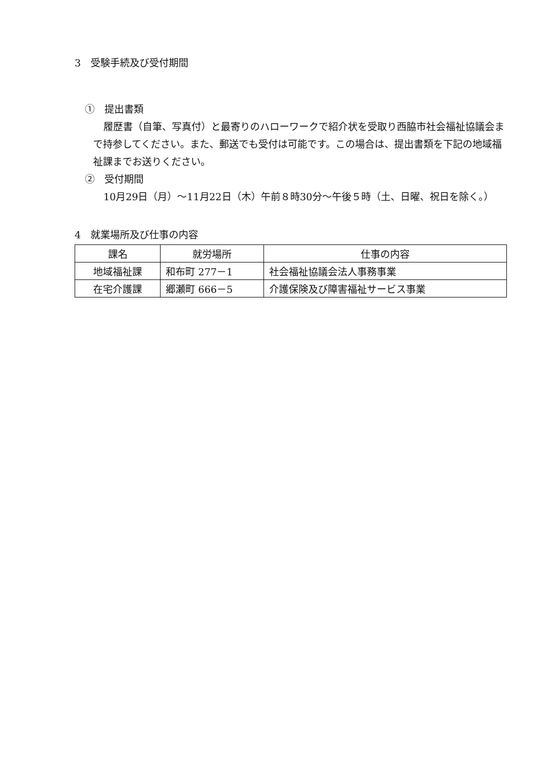3　受験手続及び受付期間
①　提出書類
履歴書（自筆、写真付）と最寄りのハローワークで紹介状を受取り西脇市社会福祉協議会まで持参してください。また、郵送でも受付は可能です。この場合は、提出書類を下記の地域福祉課までお送りください。
②　受付期間
10月29日（月）～11月22日（木）午前８時30分～午後５時（土、日曜、祝日を除く。）
4　就業場所及び仕事の内容
| 課名 | 就労場所 | 仕事の内容 |
| --- | --- | --- |
| 地域福祉課 | 和布町 277－1 | 社会福祉協議会法人事務事業 |
| 在宅介護課 | 郷瀬町 666－5 | 介護保険及び障害福祉サービス事業 |